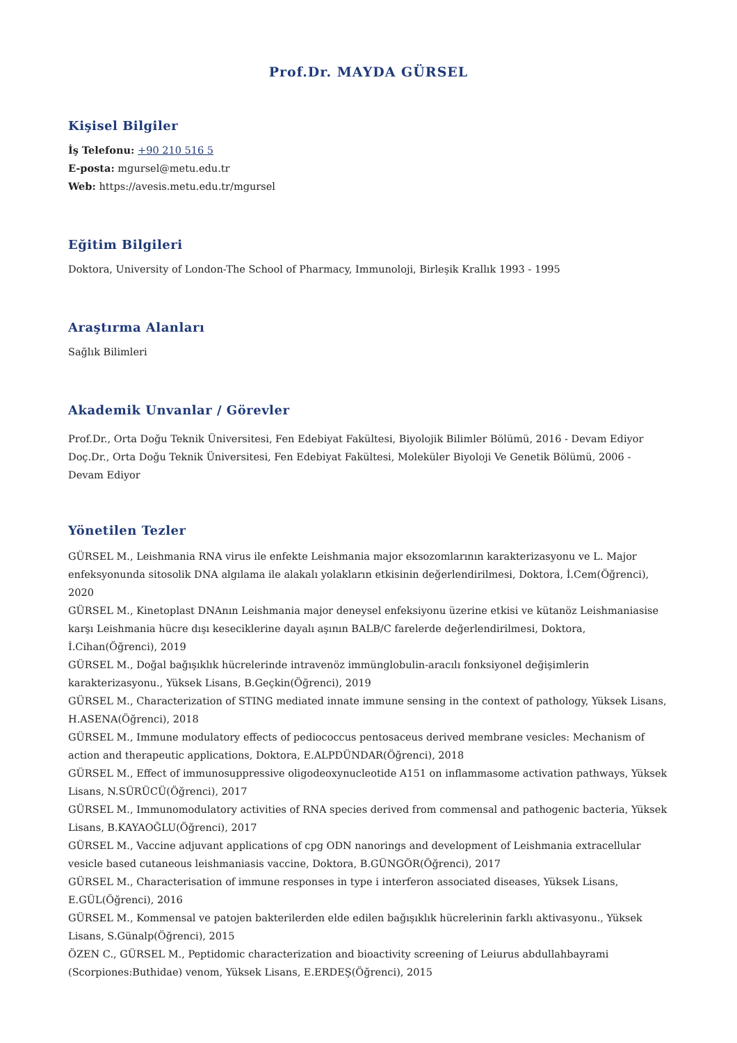Prof.Dr. MAYDA GÜRSEL
Kişisel Bilgiler
İş Telefonu: +90 210 516 5
E-posta: mgursel@metu.edu.tr
Web: https://avesis.metu.edu.tr/mgursel
Eğitim Bilgileri
Doktora, University of London-The School of Pharmacy, Immunoloji, Birleşik Krallık 1993 - 1995
Araştırma Alanları
Sağlık Bilimleri
Akademik Unvanlar / Görevler
Prof.Dr., Orta Doğu Teknik Üniversitesi, Fen Edebiyat Fakültesi, Biyolojik Bilimler Bölümü, 2016 - Devam Ediyor
Doç.Dr., Orta Doğu Teknik Üniversitesi, Fen Edebiyat Fakültesi, Moleküler Biyoloji Ve Genetik Bölümü, 2006 - Devam Ediyor
Yönetilen Tezler
GÜRSEL M., Leishmania RNA virus ile enfekte Leishmania major eksozomlarının karakterizasyonu ve L. Major enfeksyonunda sitosolik DNA algılama ile alakalı yolakların etkisinin değerlendirilmesi, Doktora, İ.Cem(Öğrenci), 2020
GÜRSEL M., Kinetoplast DNAnın Leishmania major deneysel enfeksiyonu üzerine etkisi ve kütanöz Leishmaniasise karşı Leishmania hücre dışı keseciklerine dayalı aşının BALB/C farelerde değerlendirilmesi, Doktora, İ.Cihan(Öğrenci), 2019
GÜRSEL M., Doğal bağışıklık hücrelerinde intravenöz immünglobulin-aracılı fonksiyonel değişimlerin karakterizasyonu., Yüksek Lisans, B.Geçkin(Öğrenci), 2019
GÜRSEL M., Characterization of STING mediated innate immune sensing in the context of pathology, Yüksek Lisans, H.ASENA(Öğrenci), 2018
GÜRSEL M., Immune modulatory effects of pediococcus pentosaceus derived membrane vesicles: Mechanism of action and therapeutic applications, Doktora, E.ALPDÜNDAR(Öğrenci), 2018
GÜRSEL M., Effect of immunosuppressive oligodeoxynucleotide A151 on inflammasome activation pathways, Yüksek Lisans, N.SÜRÜCÜ(Öğrenci), 2017
GÜRSEL M., Immunomodulatory activities of RNA species derived from commensal and pathogenic bacteria, Yüksek Lisans, B.KAYAOĞLU(Öğrenci), 2017
GÜRSEL M., Vaccine adjuvant applications of cpg ODN nanorings and development of Leishmania extracellular vesicle based cutaneous leishmaniasis vaccine, Doktora, B.GÜNGÖR(Öğrenci), 2017
GÜRSEL M., Characterisation of immune responses in type i interferon associated diseases, Yüksek Lisans, E.GÜL(Öğrenci), 2016
GÜRSEL M., Kommensal ve patojen bakterilerden elde edilen bağışıklık hücrelerinin farklı aktivasyonu., Yüksek Lisans, S.Günalp(Öğrenci), 2015
ÖZEN C., GÜRSEL M., Peptidomic characterization and bioactivity screening of Leiurus abdullahbayrami (Scorpiones:Buthidae) venom, Yüksek Lisans, E.ERDEŞ(Öğrenci), 2015